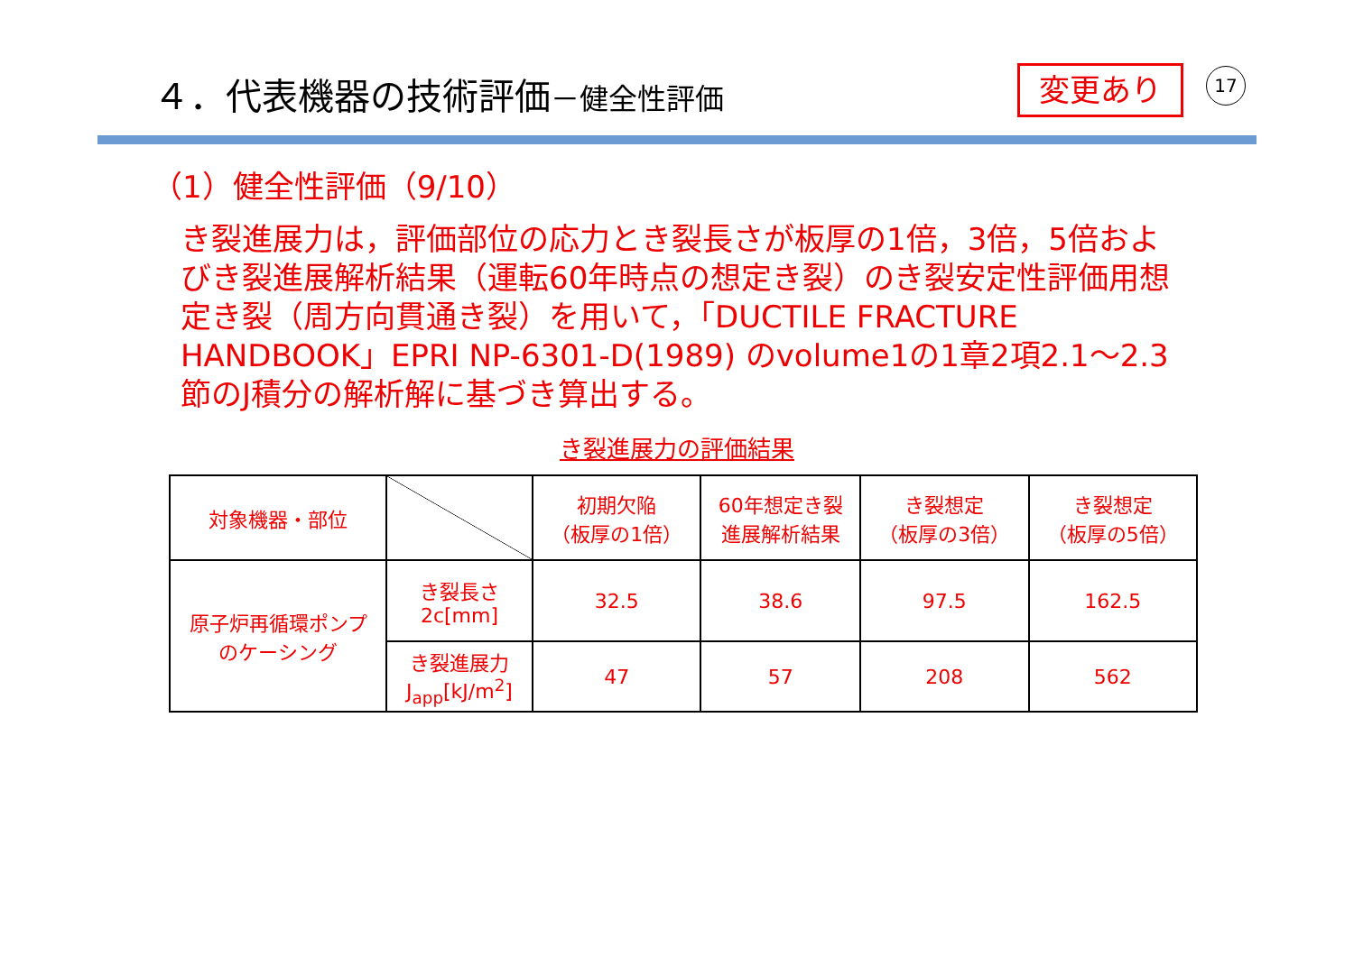４．代表機器の技術評価－健全性評価 変更あり 17
（1）健全性評価（9/10）
き裂進展力は，評価部位の応力とき裂長さが板厚の1倍，3倍，5倍およびき裂進展解析結果（運転60年時点の想定き裂）のき裂安定性評価用想定き裂（周方向貫通き裂）を用いて，「DUCTILE FRACTURE HANDBOOK」EPRI NP-6301-D(1989) のvolume1の1章2項2.1～2.3節のJ積分の解析解に基づき算出する。
き裂進展力の評価結果
| 対象機器・部位 | | 初期欠陥 （板厚の1倍） | 60年想定き裂 進展解析結果 | き裂想定 （板厚の3倍） | き裂想定 （板厚の5倍） |
| 原子炉再循環ポンプ のケーシング | き裂長さ 2c[mm] | 32.5 | 38.6 | 97.5 | 162.5 |
| | き裂進展力 J<sub>app</sub>[kJ/m<sup>2</sup>] | 47 | 57 | 208 | 562 |